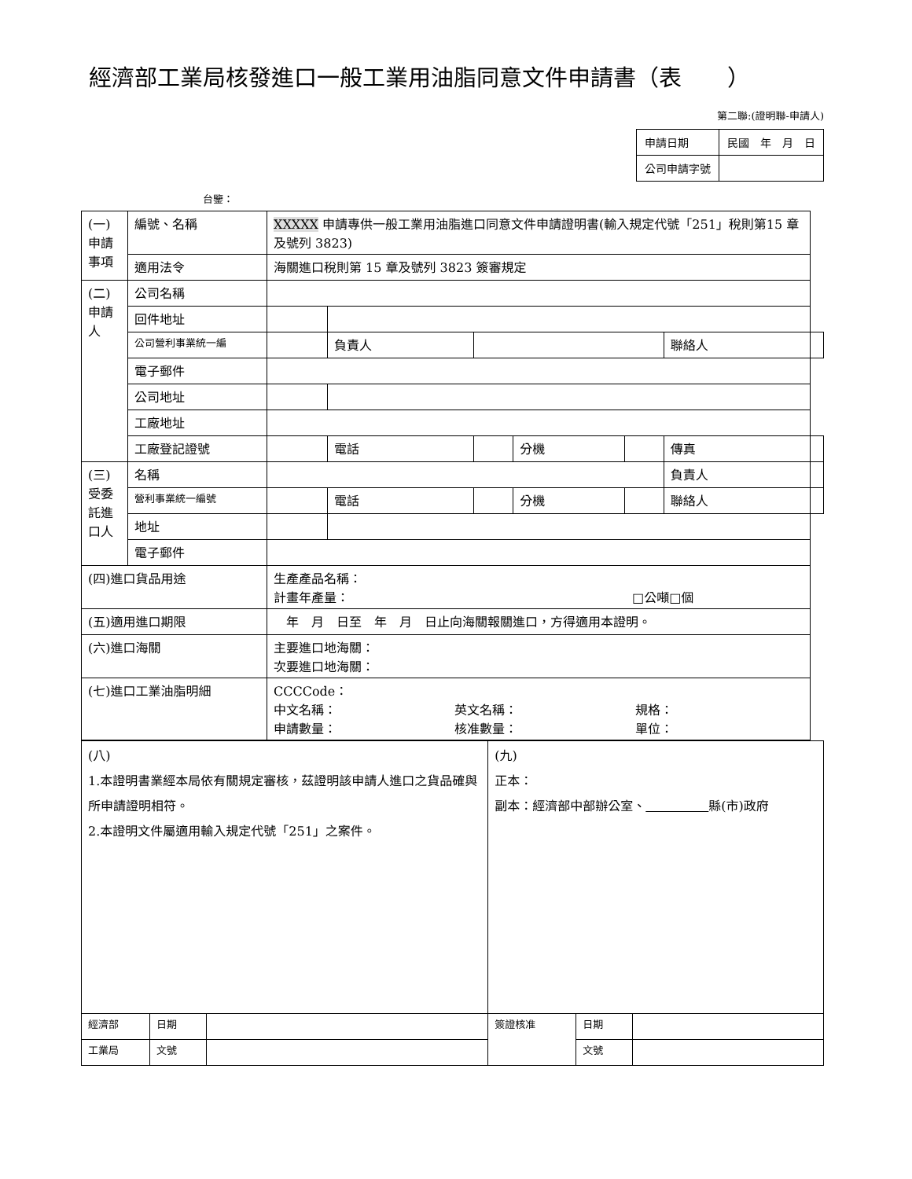經濟部工業局核發進口一般工業用油脂同意文件申請書（表　　）
第二聯:(證明聯-申請人)
| 申請日期 | 民國 年 月 日 |
| 公司申請字號 | |
台鑒：
| (一) 申請 事項 | 編號、名稱 | XXXXX 申請專供一般工業用油脂進口同意文件申請證明書(輸入規定代號「251」稅則第15 章及號列 3823) | | | | | | | |
| | 適用法令 | 海關進口稅則第 15 章及號列 3823 簽審規定 | | | | | | | |
| (二) 申請 人 | 公司名稱 | | | | | | | | |
| | 回件地址 | | | | | | | | |
| | 公司營利事業統一編 | | | 負責人 | | | | 聯絡人 | |
| | 電子郵件 | | | | | | | | |
| | 公司地址 | | | | | | | | |
| | 工廠地址 | | | | | | | | |
| | 工廠登記證號 | | | 電話 | | 分機 | | 傳真 | |
| (三) 受委 託進 口人 | 名稱 | | | | | | | 負責人 | |
| | 營利事業統一編號 | | | 電話 | | 分機 | | 聯絡人 | |
| | 地址 | | | | | | | | |
| | 電子郵件 | | | | | | | | |
| (四)進口貨品用途 | | 生產產品名稱： 計畫年產量： □公噸□個 | | | | | | | |
| (五)適用進口期限 | | 年 月 日至 年 月 日止向海關報關進口，方得適用本證明。 | | | | | | | |
| (六)進口海關 | | 主要進口地海關： 次要進口地海關： | | | | | | | |
| (七)進口工業油脂明細 | | CCCCode： 中文名稱： 英文名稱： 規格： 申請數量： 核准數量： 單位： | | | | | | | |
| (八) 1.本證明書業經本局依有關規定審核，茲證明該申請人進口之貨品確與所申請證明相符。 2.本證明文件屬適用輸入規定代號「251」之案件。 | | | (九) 正本： 副本：經濟部中部辦公室、 縣(市)政府 | | |
| 經濟部 | 日期 | | 簽證核准 | 日期 | |
| 工業局 | 文號 | | | 文號 | |